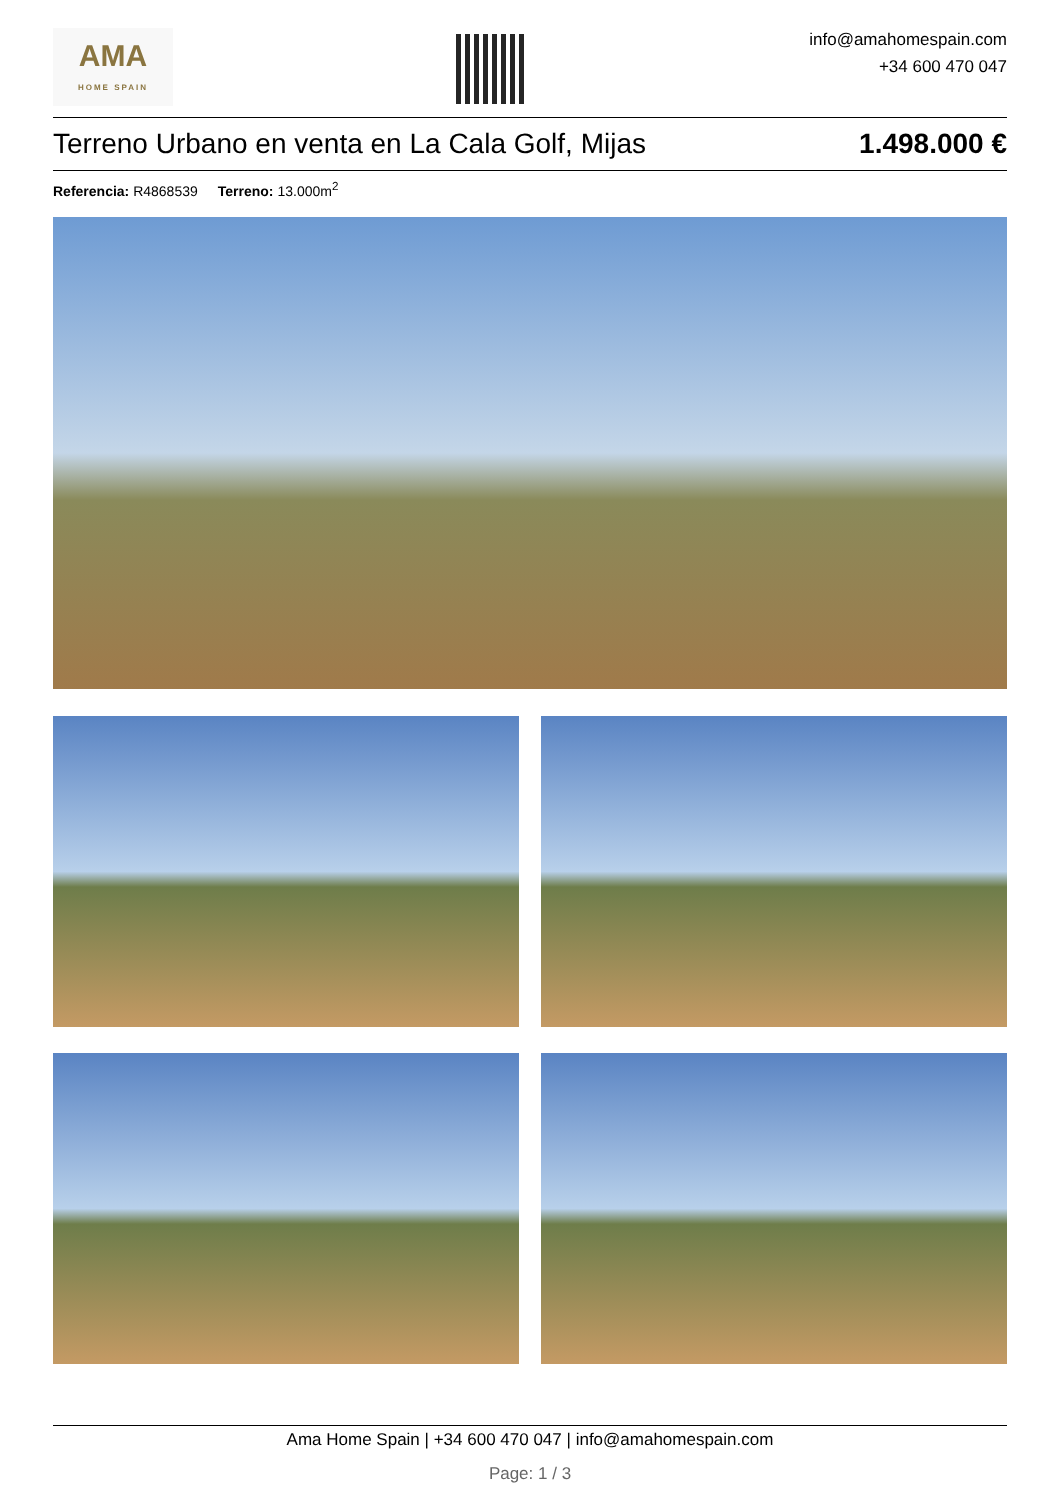AMA
HOME SPAIN
info@amahomespain.com
+34 600 470 047
Terreno Urbano en venta en La Cala Golf, Mijas 1.498.000 €
Referencia: R4868539 Terreno: 13.000m<sup>2</sup>
Ama Home Spain | +34 600 470 047 | info@amahomespain.com
Page: 1 / 3